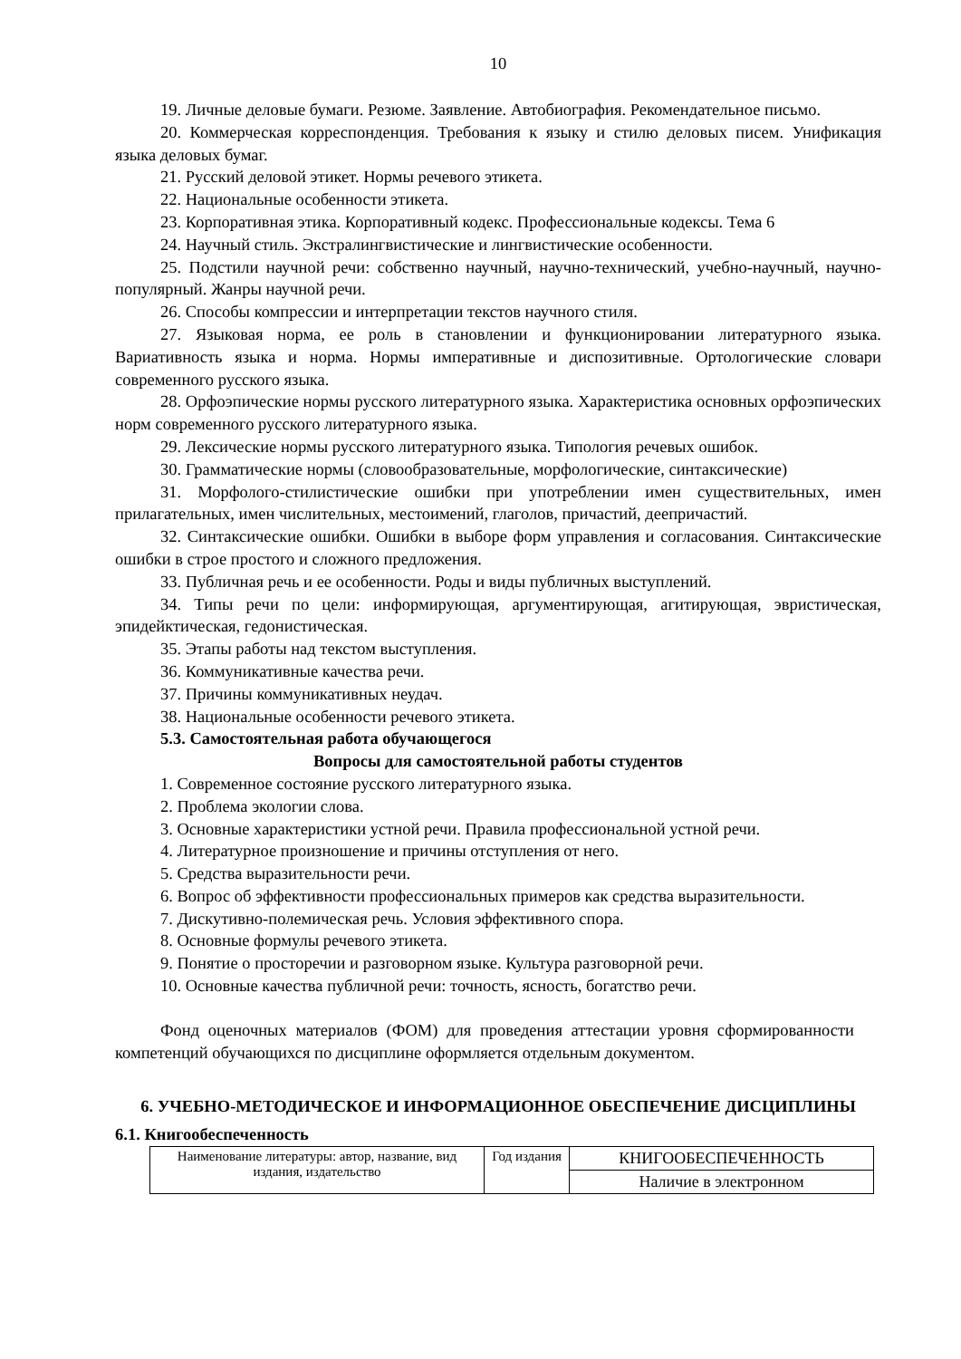10
19. Личные деловые бумаги. Резюме. Заявление. Автобиография. Рекомендательное письмо.
20. Коммерческая корреспонденция. Требования к языку и стилю деловых писем. Унификация языка деловых бумаг.
21. Русский деловой этикет. Нормы речевого этикета.
22. Национальные особенности этикета.
23. Корпоративная этика. Корпоративный кодекс. Профессиональные кодексы. Тема 6
24. Научный стиль. Экстралингвистические и лингвистические особенности.
25. Подстили научной речи: собственно научный, научно-технический, учебно-научный, научно-популярный. Жанры научной речи.
26. Способы компрессии и интерпретации текстов научного стиля.
27. Языковая норма, ее роль в становлении и функционировании литературного языка. Вариативность языка и норма. Нормы императивные и диспозитивные. Ортологические словари современного русского языка.
28. Орфоэпические нормы русского литературного языка. Характеристика основных орфоэпических норм современного русского литературного языка.
29. Лексические нормы русского литературного языка. Типология речевых ошибок.
30. Грамматические нормы (словообразовательные, морфологические, синтаксические)
31. Морфолого-стилистические ошибки при употреблении имен существительных, имен прилагательных, имен числительных, местоимений, глаголов, причастий, деепричастий.
32. Синтаксические ошибки. Ошибки в выборе форм управления и согласования. Синтаксические ошибки в строе простого и сложного предложения.
33. Публичная речь и ее особенности. Роды и виды публичных выступлений.
34. Типы речи по цели: информирующая, аргументирующая, агитирующая, эвристическая, эпидейктическая, гедонистическая.
35. Этапы работы над текстом выступления.
36. Коммуникативные качества речи.
37. Причины коммуникативных неудач.
38. Национальные особенности речевого этикета.
5.3. Самостоятельная работа обучающегося
Вопросы для самостоятельной работы студентов
1. Современное состояние русского литературного языка.
2. Проблема экологии слова.
3. Основные характеристики устной речи. Правила профессиональной устной речи.
4. Литературное произношение и причины отступления от него.
5. Средства выразительности речи.
6. Вопрос об эффективности профессиональных примеров как средства выразительности.
7. Дискутивно-полемическая речь. Условия эффективного спора.
8. Основные формулы речевого этикета.
9. Понятие о просторечии и разговорном языке. Культура разговорной речи.
10. Основные качества публичной речи: точность, ясность, богатство речи.
Фонд оценочных материалов (ФОМ) для проведения аттестации уровня сформированности компетенций обучающихся по дисциплине оформляется отдельным документом.
6. УЧЕБНО-МЕТОДИЧЕСКОЕ И ИНФОРМАЦИОННОЕ ОБЕСПЕЧЕНИЕ ДИСЦИПЛИНЫ
6.1. Книгообеспеченность
| Наименование литературы: автор, название, вид издания, издательство | Год издания | КНИГООБЕСПЕЧЕННОСТЬ |
| --- | --- | --- |
| | | Наличие в электронном |